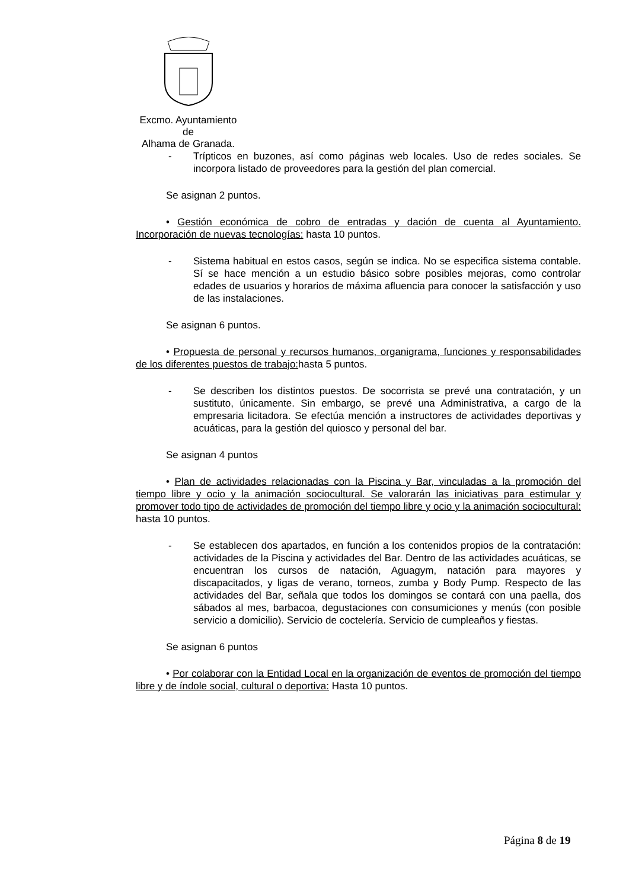Excmo. Ayuntamiento
de
Alhama de Granada.
- Trípticos en buzones, así como páginas web locales. Uso de redes sociales. Se incorpora listado de proveedores para la gestión del plan comercial.
Se asignan 2 puntos.
• Gestión económica de cobro de entradas y dación de cuenta al Ayuntamiento. Incorporación de nuevas tecnologías: hasta 10 puntos.
- Sistema habitual en estos casos, según se indica. No se especifica sistema contable. Sí se hace mención a un estudio básico sobre posibles mejoras, como controlar edades de usuarios y horarios de máxima afluencia para conocer la satisfacción y uso de las instalaciones.
Se asignan 6 puntos.
• Propuesta de personal y recursos humanos, organigrama, funciones y responsabilidades de los diferentes puestos de trabajo: hasta 5 puntos.
- Se describen los distintos puestos. De socorrista se prevé una contratación, y un sustituto, únicamente. Sin embargo, se prevé una Administrativa, a cargo de la empresaria licitadora. Se efectúa mención a instructores de actividades deportivas y acuáticas, para la gestión del quiosco y personal del bar.
Se asignan 4 puntos
• Plan de actividades relacionadas con la Piscina y Bar, vinculadas a la promoción del tiempo libre y ocio y la animación sociocultural. Se valorarán las iniciativas para estimular y promover todo tipo de actividades de promoción del tiempo libre y ocio y la animación sociocultural: hasta 10 puntos.
- Se establecen dos apartados, en función a los contenidos propios de la contratación: actividades de la Piscina y actividades del Bar. Dentro de las actividades acuáticas, se encuentran los cursos de natación, Aguagym, natación para mayores y discapacitados, y ligas de verano, torneos, zumba y Body Pump. Respecto de las actividades del Bar, señala que todos los domingos se contará con una paella, dos sábados al mes, barbacoa, degustaciones con consumiciones y menús (con posible servicio a domicilio). Servicio de coctelería. Servicio de cumpleaños y fiestas.
Se asignan 6 puntos
• Por colaborar con la Entidad Local en la organización de eventos de promoción del tiempo libre y de índole social, cultural o deportiva: Hasta 10 puntos.
Página 8 de 19